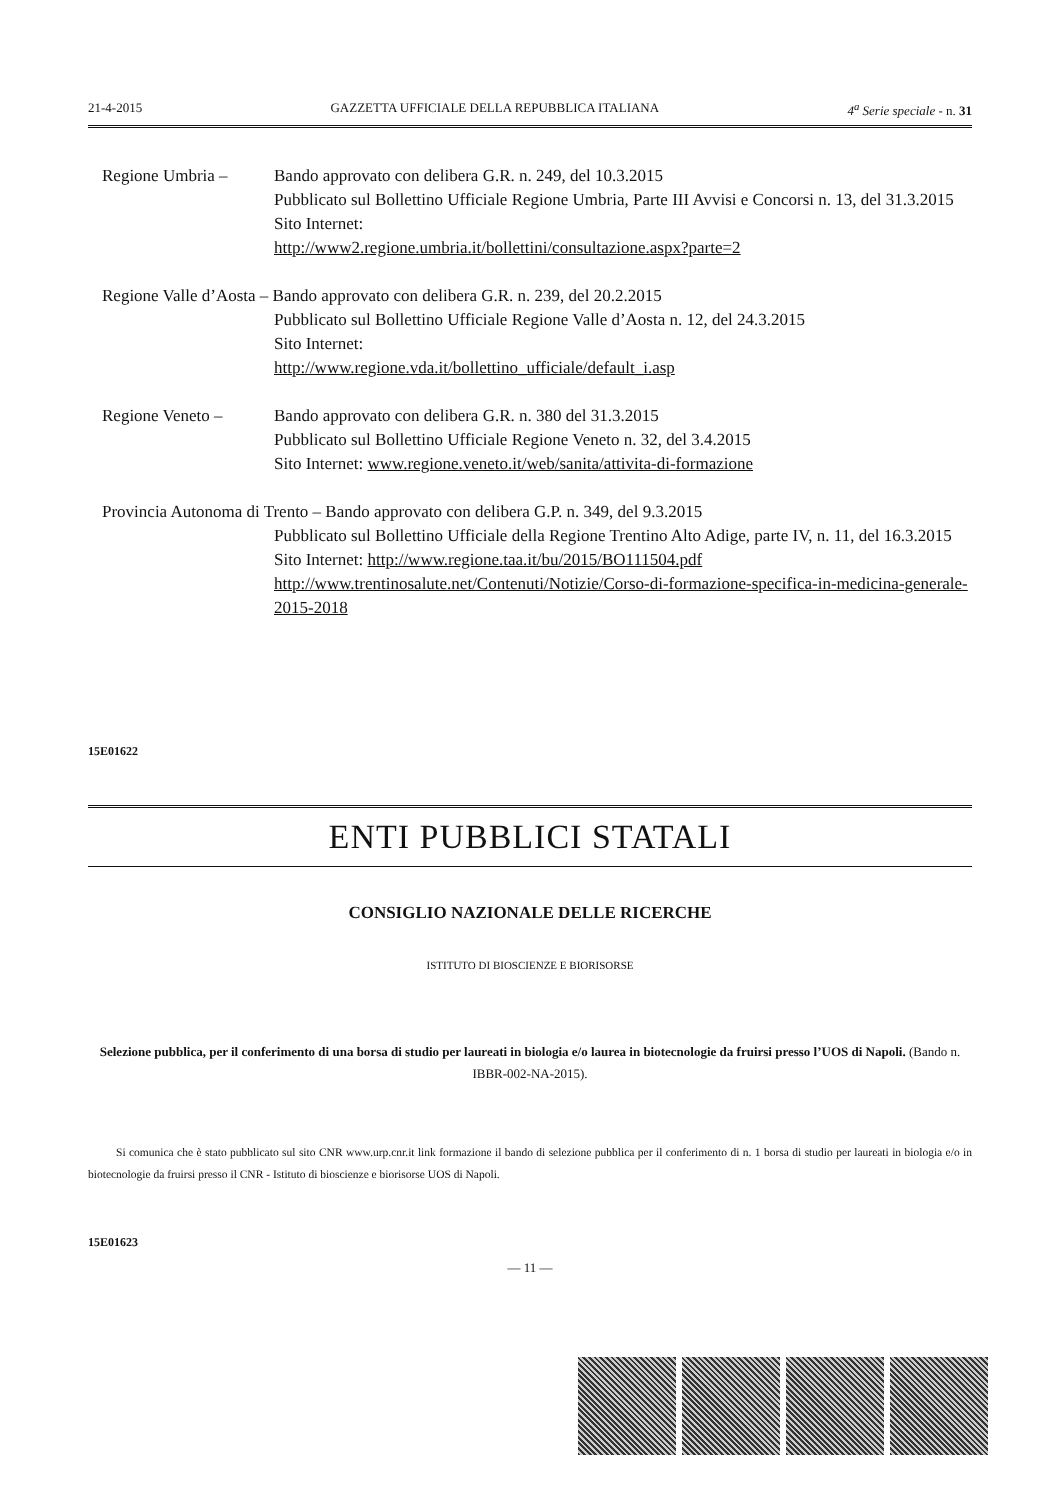21-4-2015 GAZZETTA UFFICIALE DELLA REPUBBLICA ITALIANA 4<sup>a</sup> Serie speciale - n. 31
Regione Umbria –
Bando approvato con delibera G.R. n. 249, del 10.3.2015
Pubblicato sul Bollettino Ufficiale Regione Umbria, Parte III Avvisi e Concorsi n. 13, del 31.3.2015
Sito Internet:
http://www2.regione.umbria.it/bollettini/consultazione.aspx?parte=2
Regione Valle d’Aosta – Bando approvato con delibera G.R. n. 239, del 20.2.2015
Pubblicato sul Bollettino Ufficiale Regione Valle d’Aosta n. 12, del 24.3.2015
Sito Internet:
http://www.regione.vda.it/bollettino_ufficiale/default_i.asp
Regione Veneto –
Bando approvato con delibera G.R. n. 380 del 31.3.2015
Pubblicato sul Bollettino Ufficiale Regione Veneto n. 32, del 3.4.2015
Sito Internet: www.regione.veneto.it/web/sanita/attivita-di-formazione
Provincia Autonoma di Trento – Bando approvato con delibera G.P. n. 349, del 9.3.2015
Pubblicato sul Bollettino Ufficiale della Regione Trentino Alto Adige, parte IV, n. 11, del 16.3.2015
Sito Internet: http://www.regione.taa.it/bu/2015/BO111504.pdf
http://www.trentinosalute.net/Contenuti/Notizie/Corso-di-formazione-specifica-in-medicina-generale-2015-2018
15E01622
ENTI PUBBLICI STATALI
CONSIGLIO NAZIONALE DELLE RICERCHE
ISTITUTO DI BIOSCIENZE E BIORISORSE
Selezione pubblica, per il conferimento di una borsa di studio per laureati in biologia e/o laurea in biotecnologie da fruirsi presso l’UOS di Napoli. (Bando n. IBBR-002-NA-2015).
Si comunica che è stato pubblicato sul sito CNR www.urp.cnr.it link formazione il bando di selezione pubblica per il conferimento di n. 1 borsa di studio per laureati in biologia e/o in biotecnologie da fruirsi presso il CNR - Istituto di bioscienze e biorisorse UOS di Napoli.
15E01623
— 11 —